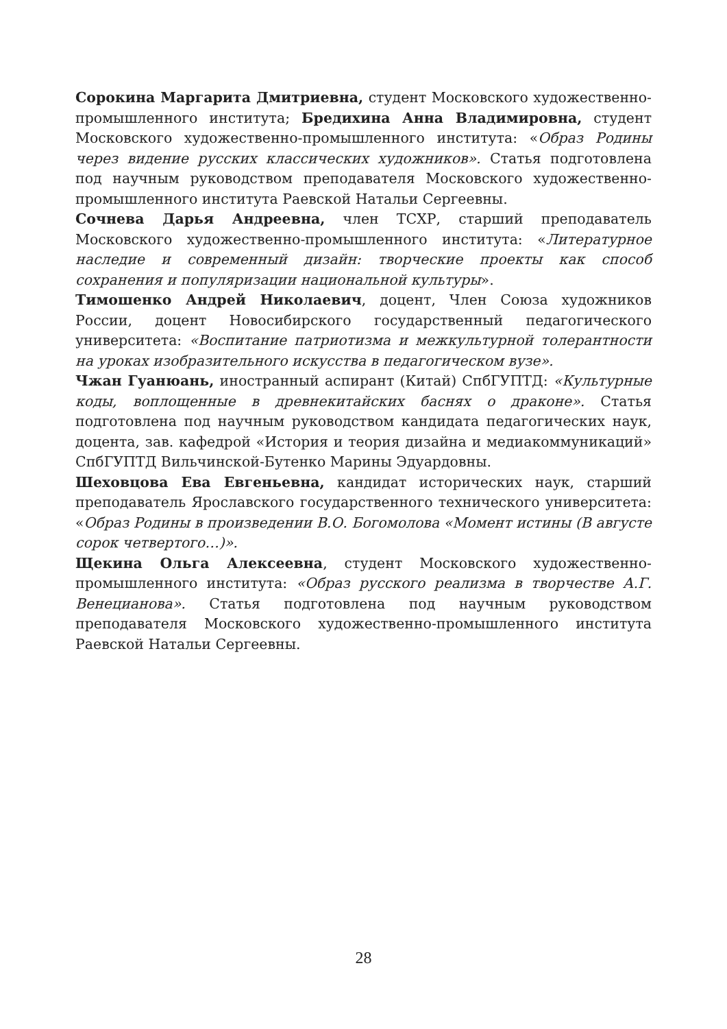Сорокина Маргарита Дмитриевна, студент Московского художественно-промышленного института; Бредихина Анна Владимировна, студент Московского художественно-промышленного института: «Образ Родины через видение русских классических художников». Статья подготовлена под научным руководством преподавателя Московского художественно-промышленного института Раевской Натальи Сергеевны.
Сочнева Дарья Андреевна, член ТСХР, старший преподаватель Московского художественно-промышленного института: «Литературное наследие и современный дизайн: творческие проекты как способ сохранения и популяризации национальной культуры».
Тимошенко Андрей Николаевич, доцент, Член Союза художников России, доцент Новосибирского государственный педагогического университета: «Воспитание патриотизма и межкультурной толерантности на уроках изобразительного искусства в педагогическом вузе».
Чжан Гуанюань, иностранный аспирант (Китай) СпбГУПТД: «Культурные коды, воплощенные в древнекитайских баснях о драконе». Статья подготовлена под научным руководством кандидата педагогических наук, доцента, зав. кафедрой «История и теория дизайна и медиакоммуникаций» СпбГУПТД Вильчинской-Бутенко Марины Эдуардовны.
Шеховцова Ева Евгеньевна, кандидат исторических наук, старший преподаватель Ярославского государственного технического университета: «Образ Родины в произведении В.О. Богомолова «Момент истины (В августе сорок четвертого…)».
Щекина Ольга Алексеевна, студент Московского художественно-промышленного института: «Образ русского реализма в творчестве А.Г. Венецианова». Статья подготовлена под научным руководством преподавателя Московского художественно-промышленного института Раевской Натальи Сергеевны.
28